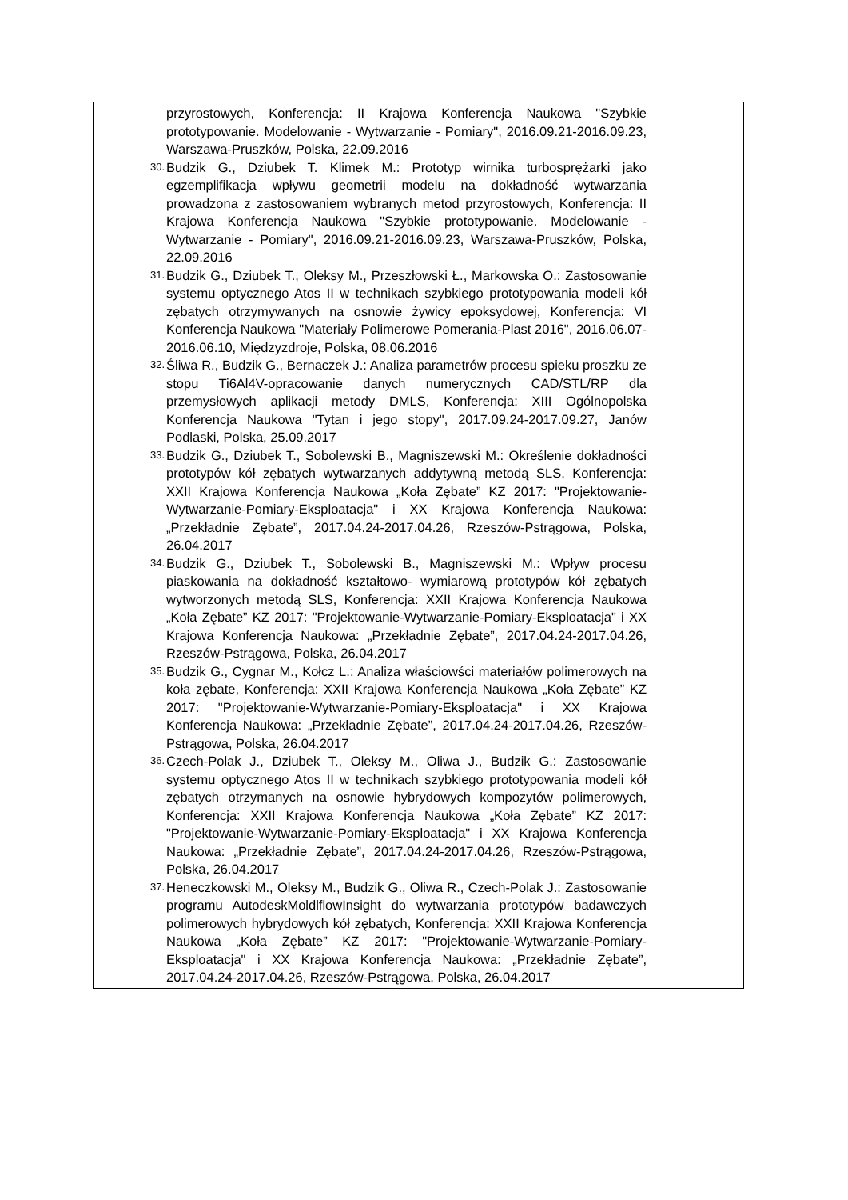| | przyrostowych, Konferencja: II Krajowa Konferencja Naukowa "Szybkie prototypowanie. Modelowanie - Wytwarzanie - Pomiary", 2016.09.21-2016.09.23, Warszawa-Pruszków, Polska, 22.09.2016 30. Budzik G., Dziubek T. Klimek M.: Prototyp wirnika turbosprężarki jako egzemplifikacja wpływu geometrii modelu na dokładność wytwarzania prowadzona z zastosowaniem wybranych metod przyrostowych, Konferencja: II Krajowa Konferencja Naukowa "Szybkie prototypowanie. Modelowanie - Wytwarzanie - Pomiary", 2016.09.21-2016.09.23, Warszawa-Pruszków, Polska, 22.09.2016 31. Budzik G., Dziubek T., Oleksy M., Przeszłowski Ł., Markowska O.: Zastosowanie systemu optycznego Atos II w technikach szybkiego prototypowania modeli kół zębatych otrzymywanych na osnowie żywicy epoksydowej, Konferencja: VI Konferencja Naukowa "Materiały Polimerowe Pomerania-Plast 2016", 2016.06.07-2016.06.10, Międzyzdroje, Polska, 08.06.2016 32. Śliwa R., Budzik G., Bernaczek J.: Analiza parametrów procesu spieku proszku ze stopu Ti6Al4V-opracowanie danych numerycznych CAD/STL/RP dla przemysłowych aplikacji metody DMLS, Konferencja: XIII Ogólnopolska Konferencja Naukowa "Tytan i jego stopy", 2017.09.24-2017.09.27, Janów Podlaski, Polska, 25.09.2017 33. Budzik G., Dziubek T., Sobolewski B., Magniszewski M.: Określenie dokładności prototypów kół zębatych wytwarzanych addytywną metodą SLS, Konferencja: XXII Krajowa Konferencja Naukowa „Koła Zębate” KZ 2017: "Projektowanie-Wytwarzanie-Pomiary-Eksploatacja" i XX Krajowa Konferencja Naukowa: „Przekładnie Zębate”, 2017.04.24-2017.04.26, Rzeszów-Pstrągowa, Polska, 26.04.2017 34. Budzik G., Dziubek T., Sobolewski B., Magniszewski M.: Wpływ procesu piaskowania na dokładność kształtowo- wymiarową prototypów kół zębatych wytworzonych metodą SLS, Konferencja: XXII Krajowa Konferencja Naukowa „Koła Zębate” KZ 2017: "Projektowanie-Wytwarzanie-Pomiary-Eksploatacja" i XX Krajowa Konferencja Naukowa: „Przekładnie Zębate”, 2017.04.24-2017.04.26, Rzeszów-Pstrągowa, Polska, 26.04.2017 35. Budzik G., Cygnar M., Kołcz L.: Analiza właściowści materiałów polimerowych na koła zębate, Konferencja: XXII Krajowa Konferencja Naukowa „Koła Zębate” KZ 2017: "Projektowanie-Wytwarzanie-Pomiary-Eksploatacja" i XX Krajowa Konferencja Naukowa: „Przekładnie Zębate”, 2017.04.24-2017.04.26, Rzeszów-Pstrągowa, Polska, 26.04.2017 36. Czech-Polak J., Dziubek T., Oleksy M., Oliwa J., Budzik G.: Zastosowanie systemu optycznego Atos II w technikach szybkiego prototypowania modeli kół zębatych otrzymanych na osnowie hybrydowych kompozytów polimerowych, Konferencja: XXII Krajowa Konferencja Naukowa „Koła Zębate” KZ 2017: "Projektowanie-Wytwarzanie-Pomiary-Eksploatacja" i XX Krajowa Konferencja Naukowa: „Przekładnie Zębate”, 2017.04.24-2017.04.26, Rzeszów-Pstrągowa, Polska, 26.04.2017 37. Heneczkowski M., Oleksy M., Budzik G., Oliwa R., Czech-Polak J.: Zastosowanie programu AutodeskMoldlflowInsight do wytwarzania prototypów badawczych polimerowych hybrydowych kół zębatych, Konferencja: XXII Krajowa Konferencja Naukowa „Koła Zębate” KZ 2017: "Projektowanie-Wytwarzanie-Pomiary-Eksploatacja" i XX Krajowa Konferencja Naukowa: „Przekładnie Zębate”, 2017.04.24-2017.04.26, Rzeszów-Pstrągowa, Polska, 26.04.2017 | |